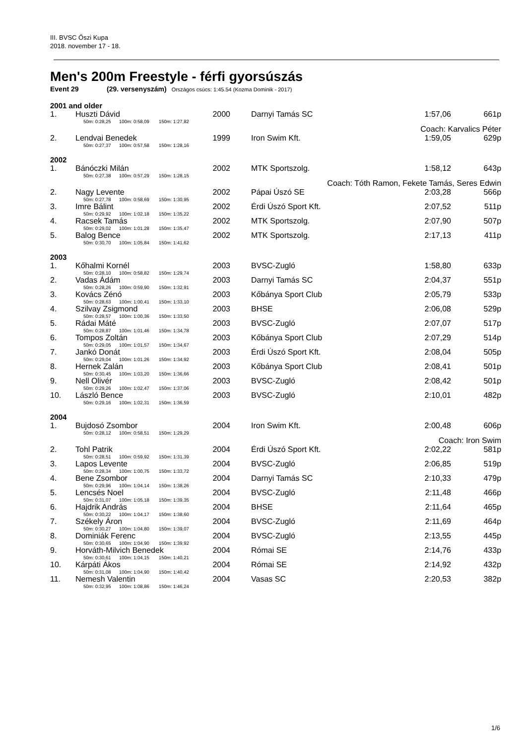III. BVSC Őszi Kupa
2018. november 17 - 18.
Men's 200m Freestyle - férfi gyorsúszás
Event 29 (29. versenyszám) Országos csúcs: 1:45.54 (Kozma Dominik - 2017)
| 2001 and older | | | | | | |
| 1. | Huszti Dávid | 2000 | | Darnyi Tamás SC | 1:57,06 | 661p |
| | 50m: 0:28,25 100m: 0:58,09 150m: 1:27,82 | | | | | |
| | Coach: Karvalics Péter | | | | | |
| 2. | Lendvai Benedek | 1999 | | Iron Swim Kft. | 1:59,05 | 629p |
| | 50m: 0:27,37 100m: 0:57,58 150m: 1:28,16 | | | | | |
| 2002 | | | | | | |
| 1. | Bánóczki Milán | 2002 | | MTK Sportszolg. | 1:58,12 | 643p |
| | 50m: 0:27,38 100m: 0:57,29 150m: 1:28,15 | | | | | |
| | Coach: Tóth Ramon, Fekete Tamás, Seres Edwin | | | | | |
| 2. | Nagy Levente | 2002 | | Pápai Úszó SE | 2:03,28 | 566p |
| | 50m: 0:27,78 100m: 0:58,69 150m: 1:30,95 | | | | | |
| 3. | Imre Bálint | 2002 | | Érdi Úszó Sport Kft. | 2:07,52 | 511p |
| | 50m: 0:29,92 100m: 1:02,18 150m: 1:35,22 | | | | | |
| 4. | Racsek Tamás | 2002 | | MTK Sportszolg. | 2:07,90 | 507p |
| | 50m: 0:29,02 100m: 1:01,28 150m: 1:35,47 | | | | | |
| 5. | Balog Bence | 2002 | | MTK Sportszolg. | 2:17,13 | 411p |
| | 50m: 0:30,70 100m: 1:05,84 150m: 1:41,62 | | | | | |
| 2003 | | | | | | |
| 1. | Kőhalmi Kornél | 2003 | | BVSC-Zugló | 1:58,80 | 633p |
| | 50m: 0:28,10 100m: 0:58,82 150m: 1:29,74 | | | | | |
| 2. | Vadas Ádám | 2003 | | Darnyi Tamás SC | 2:04,37 | 551p |
| | 50m: 0:28,26 100m: 0:59,90 150m: 1:32,91 | | | | | |
| 3. | Kovács Zénó | 2003 | | Kőbánya Sport Club | 2:05,79 | 533p |
| | 50m: 0:28,63 100m: 1:00,41 150m: 1:33,10 | | | | | |
| 4. | Szilvay Zsigmond | 2003 | | BHSE | 2:06,08 | 529p |
| | 50m: 0:28,57 100m: 1:00,36 150m: 1:33,50 | | | | | |
| 5. | Rádai Máté | 2003 | | BVSC-Zugló | 2:07,07 | 517p |
| | 50m: 0:28,87 100m: 1:01,46 150m: 1:34,78 | | | | | |
| 6. | Tompos Zoltán | 2003 | | Kőbánya Sport Club | 2:07,29 | 514p |
| | 50m: 0:29,05 100m: 1:01,57 150m: 1:34,67 | | | | | |
| 7. | Jankó Donát | 2003 | | Érdi Úszó Sport Kft. | 2:08,04 | 505p |
| | 50m: 0:29,04 100m: 1:01,26 150m: 1:34,92 | | | | | |
| 8. | Hernek Zalán | 2003 | | Kőbánya Sport Club | 2:08,41 | 501p |
| | 50m: 0:30,45 100m: 1:03,20 150m: 1:36,66 | | | | | |
| 9. | Nell Olivér | 2003 | | BVSC-Zugló | 2:08,42 | 501p |
| | 50m: 0:29,26 100m: 1:02,47 150m: 1:37,06 | | | | | |
| 10. | László Bence | 2003 | | BVSC-Zugló | 2:10,01 | 482p |
| | 50m: 0:29,16 100m: 1:02,31 150m: 1:36,59 | | | | | |
| 2004 | | | | | | |
| 1. | Bujdosó Zsombor | 2004 | | Iron Swim Kft. | 2:00,48 | 606p |
| | 50m: 0:28,12 100m: 0:58,51 150m: 1:29,29 | | | | | |
| | Coach: Iron Swim | | | | | |
| 2. | Tohl Patrik | 2004 | | Érdi Úszó Sport Kft. | 2:02,22 | 581p |
| | 50m: 0:28,51 100m: 0:59,92 150m: 1:31,39 | | | | | |
| 3. | Lapos Levente | 2004 | | BVSC-Zugló | 2:06,85 | 519p |
| | 50m: 0:28,34 100m: 1:00,75 150m: 1:33,72 | | | | | |
| 4. | Bene Zsombor | 2004 | | Darnyi Tamás SC | 2:10,33 | 479p |
| | 50m: 0:29,96 100m: 1:04,14 150m: 1:38,26 | | | | | |
| 5. | Lencsés Noel | 2004 | | BVSC-Zugló | 2:11,48 | 466p |
| | 50m: 0:31,07 100m: 1:05,18 150m: 1:39,35 | | | | | |
| 6. | Hajdrik András | 2004 | | BHSE | 2:11,64 | 465p |
| | 50m: 0:30,22 100m: 1:04,17 150m: 1:38,60 | | | | | |
| 7. | Székely Áron | 2004 | | BVSC-Zugló | 2:11,69 | 464p |
| | 50m: 0:30,27 100m: 1:04,80 150m: 1:39,07 | | | | | |
| 8. | Dominiák Ferenc | 2004 | | BVSC-Zugló | 2:13,55 | 445p |
| | 50m: 0:30,65 100m: 1:04,90 150m: 1:39,92 | | | | | |
| 9. | Horváth-Milvich Benedek | 2004 | | Római SE | 2:14,76 | 433p |
| | 50m: 0:30,61 100m: 1:04,15 150m: 1:40,21 | | | | | |
| 10. | Kárpáti Ákos | 2004 | | Római SE | 2:14,92 | 432p |
| | 50m: 0:31,08 100m: 1:04,90 150m: 1:40,42 | | | | | |
| 11. | Nemesh Valentin | 2004 | | Vasas SC | 2:20,53 | 382p |
| | 50m: 0:32,95 100m: 1:08,86 150m: 1:46,24 | | | | | |
1/6